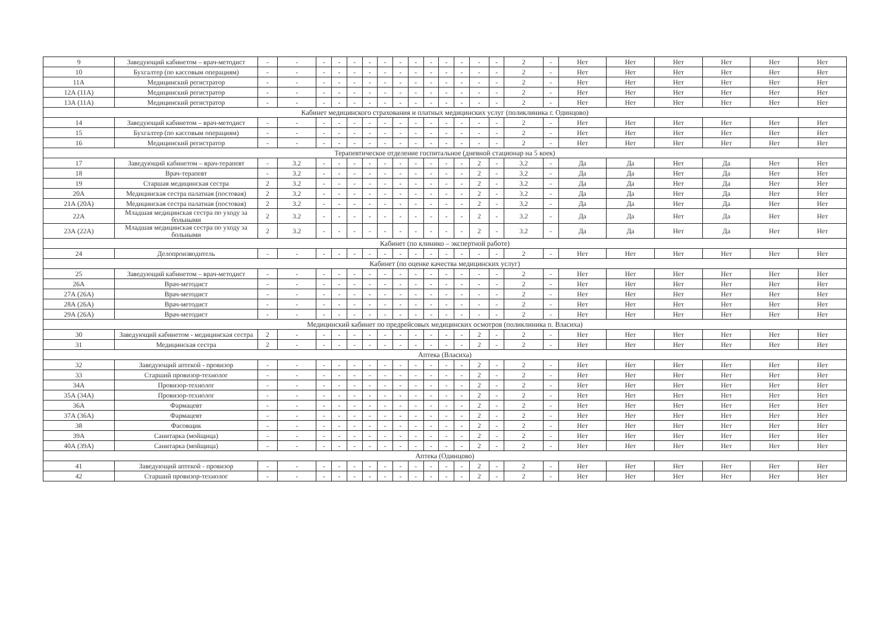| 9 | Заведующий кабинетом – врач-методист | - | - | - | - | - | - | - | - | - | - | - | - | - | - | 2 | - | Нет | Нет | Нет | Нет | Нет | Нет |
| 10 | Бухгалтер (по кассовым операциям) | - | - | - | - | - | - | - | - | - | - | - | - | - | - | 2 | - | Нет | Нет | Нет | Нет | Нет | Нет |
| 11А | Медицинский регистратор | - | - | - | - | - | - | - | - | - | - | - | - | - | - | 2 | - | Нет | Нет | Нет | Нет | Нет | Нет |
| 12А (11А) | Медицинский регистратор | - | - | - | - | - | - | - | - | - | - | - | - | - | - | 2 | - | Нет | Нет | Нет | Нет | Нет | Нет |
| 13А (11А) | Медицинский регистратор | - | - | - | - | - | - | - | - | - | - | - | - | - | - | 2 | - | Нет | Нет | Нет | Нет | Нет | Нет |
| Кабинет медицинского страхования и платных медицинских услуг (поликлиника г. Одинцово) | | | | | | | | | | | | | | | | | | | | | | | |
| 14 | Заведующий кабинетом – врач-методист | - | - | - | - | - | - | - | - | - | - | - | - | - | - | 2 | - | Нет | Нет | Нет | Нет | Нет | Нет |
| 15 | Бухгалтер (по кассовым операциям) | - | - | - | - | - | - | - | - | - | - | - | - | - | - | 2 | - | Нет | Нет | Нет | Нет | Нет | Нет |
| 16 | Медицинский регистратор | - | - | - | - | - | - | - | - | - | - | - | - | - | - | 2 | - | Нет | Нет | Нет | Нет | Нет | Нет |
| Терапевтическое отделение госпитальное (дневной стационар на 5 коек) | | | | | | | | | | | | | | | | | | | | | | | |
| 17 | Заведующий кабинетом – врач-терапевт | - | 3.2 | - | - | - | - | - | - | - | - | - | - | 2 | - | 3.2 | - | Да | Да | Нет | Да | Нет | Нет |
| 18 | Врач-терапевт | - | 3.2 | - | - | - | - | - | - | - | - | - | - | 2 | - | 3.2 | - | Да | Да | Нет | Да | Нет | Нет |
| 19 | Старшая медицинская сестра | 2 | 3.2 | - | - | - | - | - | - | - | - | - | - | 2 | - | 3.2 | - | Да | Да | Нет | Да | Нет | Нет |
| 20А | Медицинская сестра палатная (постовая) | 2 | 3.2 | - | - | - | - | - | - | - | - | - | - | 2 | - | 3.2 | - | Да | Да | Нет | Да | Нет | Нет |
| 21А (20А) | Медицинская сестра палатная (постовая) | 2 | 3.2 | - | - | - | - | - | - | - | - | - | - | 2 | - | 3.2 | - | Да | Да | Нет | Да | Нет | Нет |
| 22А | Младшая медицинская сестра по уходу за больными | 2 | 3.2 | - | - | - | - | - | - | - | - | - | - | 2 | - | 3.2 | - | Да | Да | Нет | Да | Нет | Нет |
| 23А (22А) | Младшая медицинская сестра по уходу за больными | 2 | 3.2 | - | - | - | - | - | - | - | - | - | - | 2 | - | 3.2 | - | Да | Да | Нет | Да | Нет | Нет |
| Кабинет (по клинико – экспертной работе) | | | | | | | | | | | | | | | | | | | | | | | |
| 24 | Делопроизводитель | - | - | - | - | - | - | - | - | - | - | - | - | - | - | 2 | - | Нет | Нет | Нет | Нет | Нет | Нет |
| Кабинет (по оценке качества медицинских услуг) | | | | | | | | | | | | | | | | | | | | | | | |
| 25 | Заведующий кабинетом – врач-методист | - | - | - | - | - | - | - | - | - | - | - | - | - | - | 2 | - | Нет | Нет | Нет | Нет | Нет | Нет |
| 26А | Врач-методист | - | - | - | - | - | - | - | - | - | - | - | - | - | - | 2 | - | Нет | Нет | Нет | Нет | Нет | Нет |
| 27А (26А) | Врач-методист | - | - | - | - | - | - | - | - | - | - | - | - | - | - | 2 | - | Нет | Нет | Нет | Нет | Нет | Нет |
| 28А (26А) | Врач-методист | - | - | - | - | - | - | - | - | - | - | - | - | - | - | 2 | - | Нет | Нет | Нет | Нет | Нет | Нет |
| 29А (26А) | Врач-методист | - | - | - | - | - | - | - | - | - | - | - | - | - | - | 2 | - | Нет | Нет | Нет | Нет | Нет | Нет |
| Медицинский кабинет по предрейсовых медицинских осмотров (поликлиника п. Власиха) | | | | | | | | | | | | | | | | | | | | | | | |
| 30 | Заведующий кабинетом - медицинская сестра | 2 | - | - | - | - | - | - | - | - | - | - | - | 2 | - | 2 | - | Нет | Нет | Нет | Нет | Нет | Нет |
| 31 | Медицинская сестра | 2 | - | - | - | - | - | - | - | - | - | - | - | 2 | - | 2 | - | Нет | Нет | Нет | Нет | Нет | Нет |
| Аптека (Власиха) | | | | | | | | | | | | | | | | | | | | | | | |
| 32 | Заведующий аптекой - провизор | - | - | - | - | - | - | - | - | - | - | - | - | 2 | - | 2 | - | Нет | Нет | Нет | Нет | Нет | Нет |
| 33 | Старший провизор-технолог | - | - | - | - | - | - | - | - | - | - | - | - | 2 | - | 2 | - | Нет | Нет | Нет | Нет | Нет | Нет |
| 34А | Провизор-технолог | - | - | - | - | - | - | - | - | - | - | - | - | 2 | - | 2 | - | Нет | Нет | Нет | Нет | Нет | Нет |
| 35А (34А) | Провизор-технолог | - | - | - | - | - | - | - | - | - | - | - | - | 2 | - | 2 | - | Нет | Нет | Нет | Нет | Нет | Нет |
| 36А | Фармацевт | - | - | - | - | - | - | - | - | - | - | - | - | 2 | - | 2 | - | Нет | Нет | Нет | Нет | Нет | Нет |
| 37А (36А) | Фармацевт | - | - | - | - | - | - | - | - | - | - | - | - | 2 | - | 2 | - | Нет | Нет | Нет | Нет | Нет | Нет |
| 38 | Фасовщик | - | - | - | - | - | - | - | - | - | - | - | - | 2 | - | 2 | - | Нет | Нет | Нет | Нет | Нет | Нет |
| 39А | Санитарка (мойщица) | - | - | - | - | - | - | - | - | - | - | - | - | 2 | - | 2 | - | Нет | Нет | Нет | Нет | Нет | Нет |
| 40А (39А) | Санитарка (мойщица) | - | - | - | - | - | - | - | - | - | - | - | - | 2 | - | 2 | - | Нет | Нет | Нет | Нет | Нет | Нет |
| Аптека (Одинцово) | | | | | | | | | | | | | | | | | | | | | | | |
| 41 | Заведующий аптекой - провизор | - | - | - | - | - | - | - | - | - | - | - | - | 2 | - | 2 | - | Нет | Нет | Нет | Нет | Нет | Нет |
| 42 | Старший провизор-технолог | - | - | - | - | - | - | - | - | - | - | - | - | 2 | - | 2 | - | Нет | Нет | Нет | Нет | Нет | Нет |